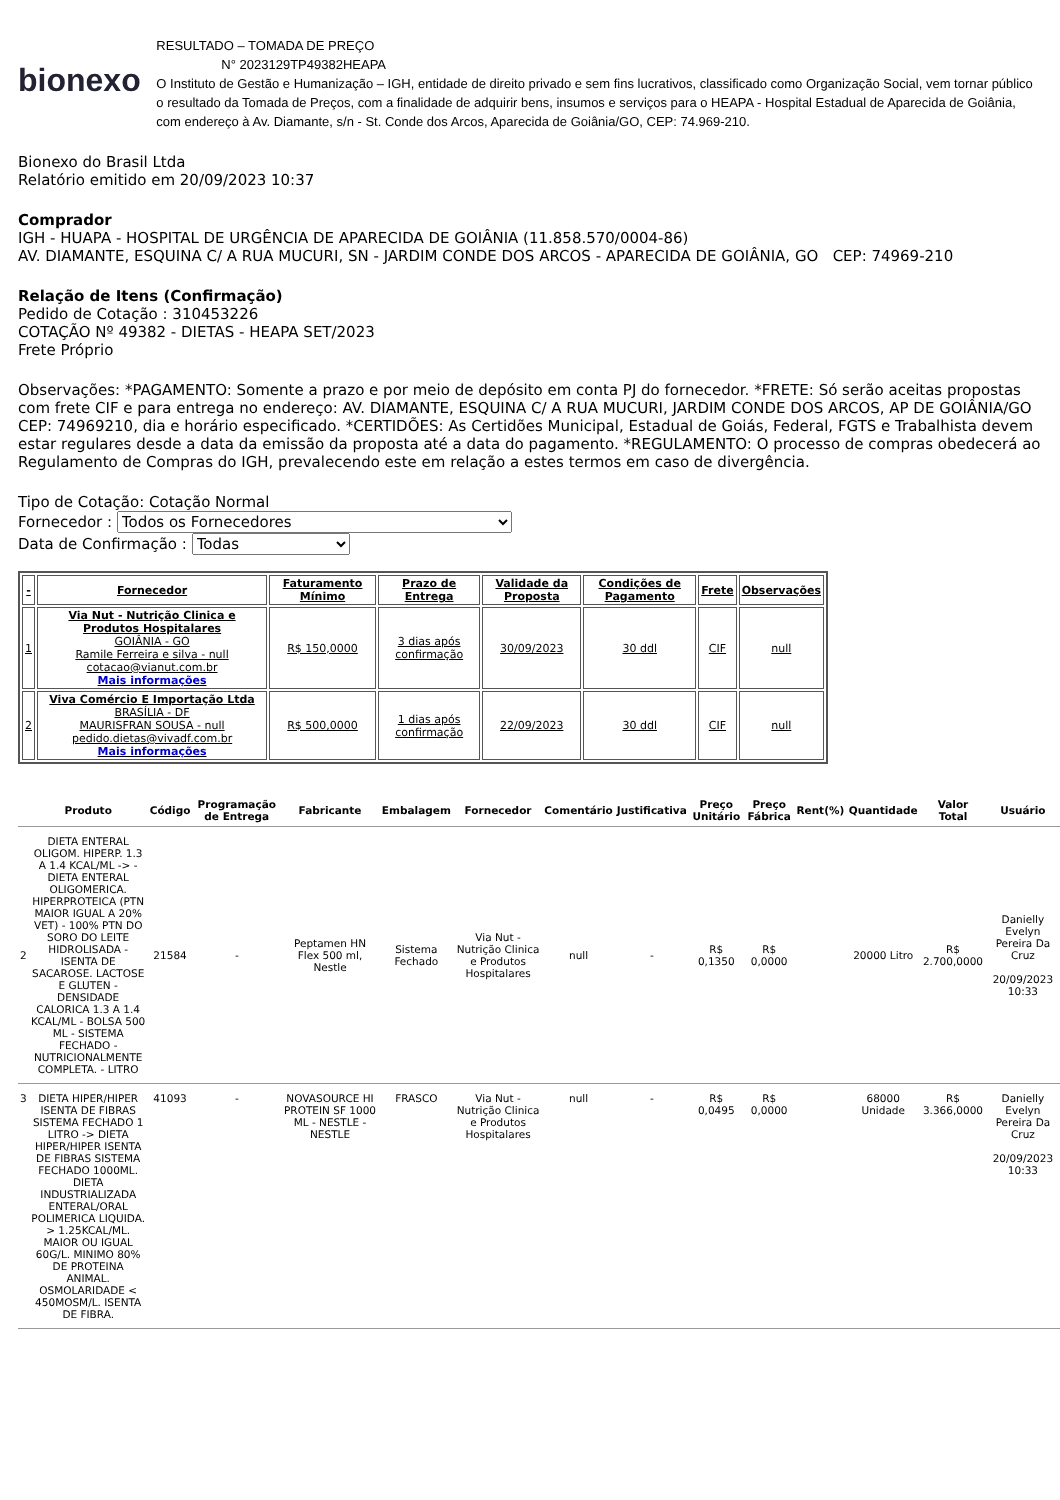bionexo
RESULTADO – TOMADA DE PREÇO
N° 2023129TP49382HEAPA
O Instituto de Gestão e Humanização – IGH, entidade de direito privado e sem fins lucrativos, classificado como Organização Social, vem tornar público o resultado da Tomada de Preços, com a finalidade de adquirir bens, insumos e serviços para o HEAPA - Hospital Estadual de Aparecida de Goiânia, com endereço à Av. Diamante, s/n - St. Conde dos Arcos, Aparecida de Goiânia/GO, CEP: 74.969-210.
Bionexo do Brasil Ltda
Relatório emitido em 20/09/2023 10:37
Comprador
IGH - HUAPA - HOSPITAL DE URGÊNCIA DE APARECIDA DE GOIÂNIA (11.858.570/0004-86)
AV. DIAMANTE, ESQUINA C/ A RUA MUCURI, SN - JARDIM CONDE DOS ARCOS - APARECIDA DE GOIÂNIA, GO CEP: 74969-210
Relação de Itens (Confirmação)
Pedido de Cotação : 310453226
COTAÇÃO Nº 49382 - DIETAS - HEAPA SET/2023
Frete Próprio
Observações: *PAGAMENTO: Somente a prazo e por meio de depósito em conta PJ do fornecedor. *FRETE: Só serão aceitas propostas com frete CIF e para entrega no endereço: AV. DIAMANTE, ESQUINA C/ A RUA MUCURI, JARDIM CONDE DOS ARCOS, AP DE GOIÂNIA/GO CEP: 74969210, dia e horário especificado. *CERTIDÕES: As Certidões Municipal, Estadual de Goiás, Federal, FGTS e Trabalhista devem estar regulares desde a data da emissão da proposta até a data do pagamento. *REGULAMENTO: O processo de compras obedecerá ao Regulamento de Compras do IGH, prevalecendo este em relação a estes termos em caso de divergência.
Tipo de Cotação: Cotação Normal
Fornecedor : Todos os Fornecedores
Data de Confirmação : Todas
| - | Fornecedor | Faturamento Mínimo | Prazo de Entrega | Validade da Proposta | Condições de Pagamento | Frete | Observações |
| --- | --- | --- | --- | --- | --- | --- | --- |
| 1 | Via Nut - Nutrição Clinica e Produtos Hospitalares GOIÂNIA - GO Ramile Ferreira e silva - null cotacao@vianut.com.br Mais informações | R$ 150,0000 | 3 dias após confirmação | 30/09/2023 | 30 ddl | CIF | null |
| 2 | Viva Comércio E Importação Ltda BRASÍLIA - DF MAURISFRAN SOUSA - null pedido.dietas@vivadf.com.br Mais informações | R$ 500,0000 | 1 dias após confirmação | 22/09/2023 | 30 ddl | CIF | null |
| | Produto | Código | Programação de Entrega | Fabricante | Embalagem | Fornecedor | Comentário | Justificativa | Preço Unitário | Preço Fábrica | Rent(%) | Quantidade | Valor Total | Usuário |
| --- | --- | --- | --- | --- | --- | --- | --- | --- | --- | --- | --- | --- | --- | --- |
| 2 | DIETA ENTERAL OLIGOM. HIPERP. 1.3 A 1.4 KCAL/ML -> - DIETA ENTERAL OLIGOMERICA. HIPERPROTEICA (PTN MAIOR IGUAL A 20% VET) - 100% PTN DO SORO DO LEITE HIDROLISADA - ISENTA DE SACAROSE. LACTOSE E GLUTEN - DENSIDADE CALORICA 1.3 A 1.4 KCAL/ML - BOLSA 500 ML - SISTEMA FECHADO - NUTRICIONALMENTE COMPLETA. - LITRO | 21584 | - | Peptamen HN Flex 500 ml, Nestle | Sistema Fechado | Via Nut - Nutrição Clinica e Produtos Hospitalares | null | - | R$ 0,1350 | R$ 0,0000 | | 20000 Litro | R$ 2.700,0000 | Danielly Evelyn Pereira Da Cruz 20/09/2023 10:33 |
| 3 | DIETA HIPER/HIPER ISENTA DE FIBRAS SISTEMA FECHADO 1 LITRO -> DIETA HIPER/HIPER ISENTA DE FIBRAS SISTEMA FECHADO 1000ML. DIETA INDUSTRIALIZADA ENTERAL/ORAL POLIMERICA LIQUIDA. > 1.25KCAL/ML. MAIOR OU IGUAL 60G/L. MINIMO 80% DE PROTEINA ANIMAL. OSMOLARIDADE < 450MOSM/L. ISENTA DE FIBRA. | 41093 | - | NOVASOURCE HI PROTEIN SF 1000 ML - NESTLE - NESTLE | FRASCO | Via Nut - Nutrição Clinica e Produtos Hospitalares | null | - | R$ 0,0495 | R$ 0,0000 | | 68000 Unidade | R$ 3.366,0000 | Danielly Evelyn Pereira Da Cruz 20/09/2023 10:33 |